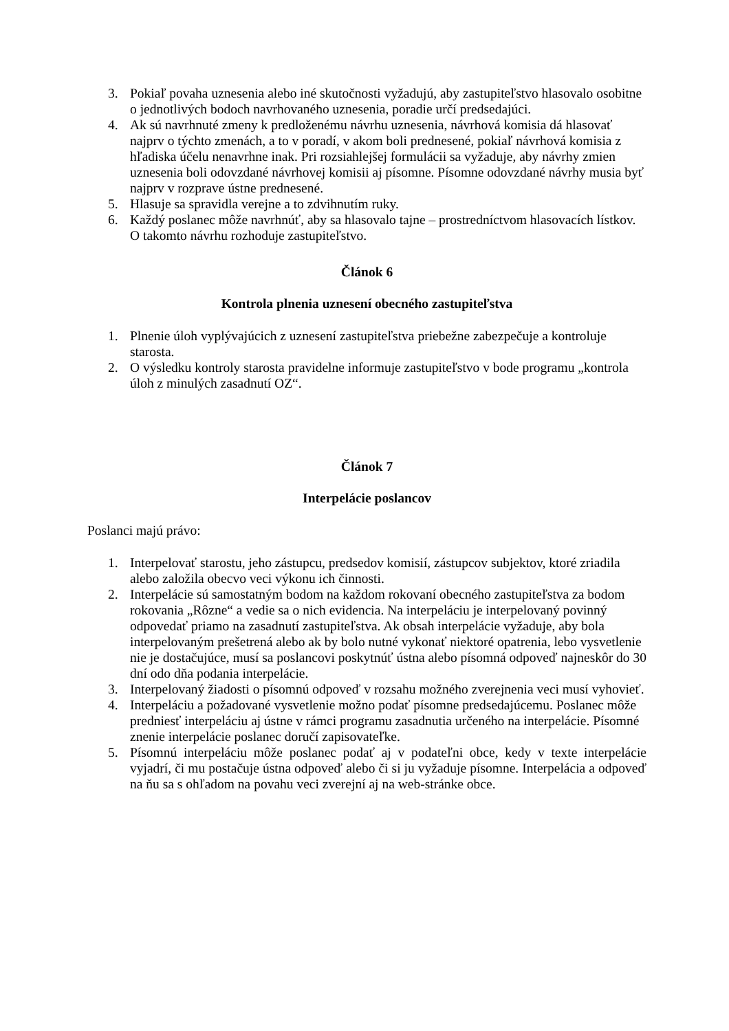3. Pokiaľ povaha uznesenia alebo iné skutočnosti vyžadujú, aby zastupiteľstvo hlasovalo osobitne o jednotlivých bodoch navrhovaného uznesenia, poradie určí predsedajúci.
4. Ak sú navrhnuté zmeny k predloženému návrhu uznesenia, návrhová komisia dá hlasovať najprv o týchto zmenách, a to v poradí, v akom boli prednesené, pokiaľ návrhová komisia z hľadiska účelu nenavrhne inak. Pri rozsiahlejšej formulácii sa vyžaduje, aby návrhy zmien uznesenia boli odovzdané návrhovej komisii aj písomne. Písomne odovzdané návrhy musia byť najprv v rozprave ústne prednesené.
5. Hlasuje sa spravidla verejne a to zdvihnutím ruky.
6. Každý poslanec môže navrhnúť, aby sa hlasovalo tajne – prostredníctvom hlasovacích lístkov. O takomto návrhu rozhoduje zastupiteľstvo.
Článok 6
Kontrola plnenia uznesení obecného zastupiteľstva
1. Plnenie úloh vyplývajúcich z uznesení zastupiteľstva priebežne zabezpečuje a kontroluje starosta.
2. O výsledku kontroly starosta pravidelne informuje zastupiteľstvo v bode programu „kontrola úloh z minulých zasadnutí OZ“.
Článok 7
Interpelácie poslancov
Poslanci majú právo:
1. Interpelovať starostu, jeho zástupcu, predsedov komisií, zástupcov subjektov, ktoré zriadila alebo založila obecvo veci výkonu ich činnosti.
2. Interpelácie sú samostatným bodom na každom rokovaní obecného zastupiteľstva za bodom rokovania „Rôzne“ a vedie sa o nich evidencia. Na interpeláciu je interpelovaný povinný odpovedať priamo na zasadnutí zastupiteľstva. Ak obsah interpelácie vyžaduje, aby bola interpelovaným prešetrená alebo ak by bolo nutné vykonať niektoré opatrenia, lebo vysvetlenie nie je dostačujúce, musí sa poslancovi poskytnúť ústna alebo písomná odpoveď najneskôr do 30 dní odo dňa podania interpelácie.
3. Interpelovaný žiadosti o písomnú odpoveď v rozsahu možného zverejnenia veci musí vyhovieť.
4. Interpeláciu a požadované vysvetlenie možno podať písomne predsedajúcemu. Poslanec môže predniesť interpeláciu aj ústne v rámci programu zasadnutia určeného na interpelácie. Písomné znenie interpelácie poslanec doručí zapisovateľke.
5. Písomnú interpeláciu môže poslanec podať aj v podateľni obce, kedy v texte interpelácie vyjadrí, či mu postačuje ústna odpoveď alebo či si ju vyžaduje písomne. Interpelácia a odpoveď na ňu sa s ohľadom na povahu veci zverejní aj na web-stránke obce.